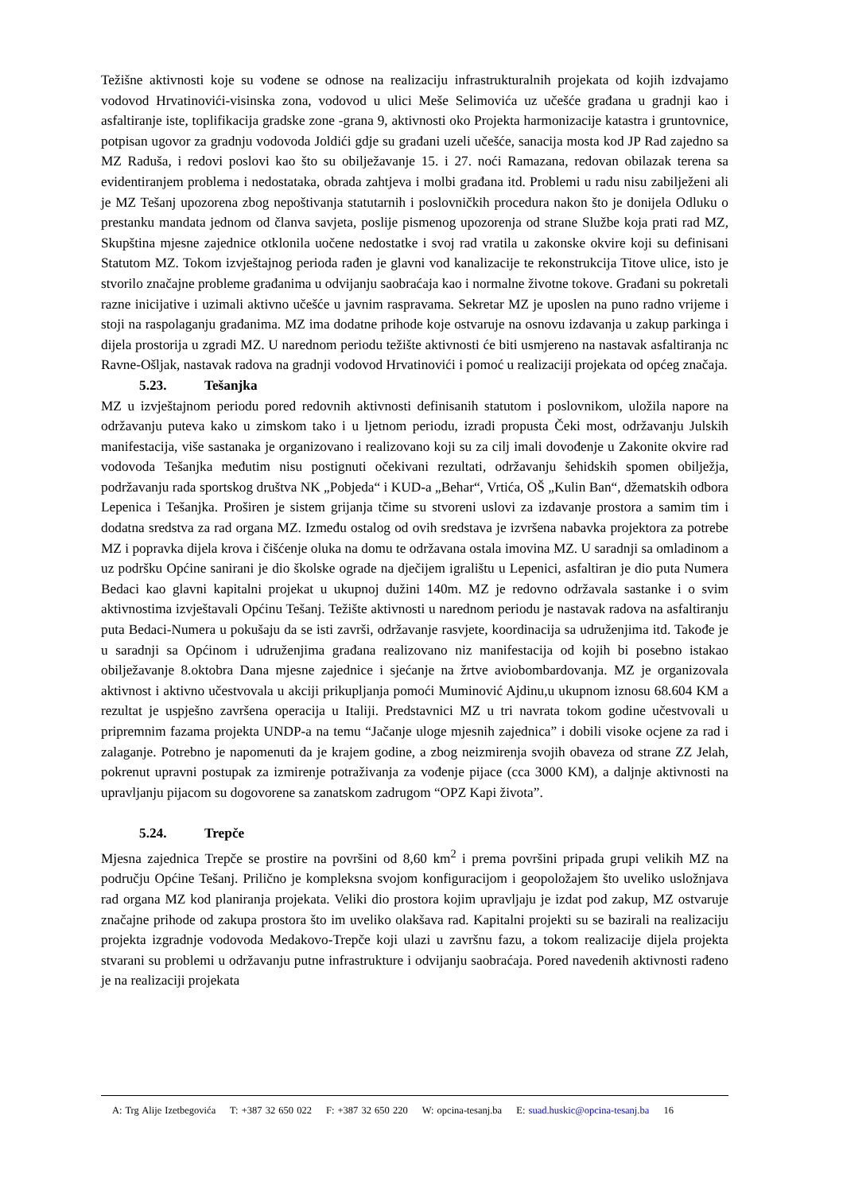Težišne aktivnosti koje su vođene se odnose na realizaciju infrastrukturalnih projekata od kojih izdvajamo vodovod Hrvatinovići-visinska zona, vodovod u ulici Meše Selimovića uz učešće građana u gradnji kao i asfaltiranje iste, toplifikacija gradske zone -grana 9, aktivnosti oko Projekta harmonizacije katastra i gruntovnice, potpisan ugovor za gradnju vodovoda Joldići gdje su građani uzeli učešće, sanacija mosta kod JP Rad zajedno sa MZ Raduša, i redovi poslovi kao što su obilježavanje 15. i 27. noći Ramazana, redovan obilazak terena sa evidentiranjem problema i nedostataka, obrada zahtjeva i molbi građana itd. Problemi u radu nisu zabilježeni ali je MZ Tešanj upozorena zbog nepoštivanja statutarnih i poslovničkih procedura nakon što je donijela Odluku o prestanku mandata jednom od članva savjeta, poslije pismenog upozorenja od strane Službe koja prati rad MZ, Skupština mjesne zajednice otklonila uočene nedostatke i svoj rad vratila u zakonske okvire koji su definisani Statutom MZ. Tokom izvještajnog perioda rađen je glavni vod kanalizacije te rekonstrukcija Titove ulice, isto je stvorilo značajne probleme građanima u odvijanju saobraćaja kao i normalne životne tokove. Građani su pokretali razne inicijative i uzimali aktivno učešće u javnim raspravama. Sekretar MZ je uposlen na puno radno vrijeme i stoji na raspolaganju građanima. MZ ima dodatne prihode koje ostvaruje na osnovu izdavanja u zakup parkinga i dijela prostorija u zgradi MZ. U narednom periodu težište aktivnosti će biti usmjereno na nastavak asfaltiranja nc Ravne-Ošljak, nastavak radova na gradnji vodovod Hrvatinovići i pomoć u realizaciji projekata od općeg značaja.
5.23. Tešanjka
MZ u izvještajnom periodu pored redovnih aktivnosti definisanih statutom i poslovnikom, uložila napore na održavanju puteva kako u zimskom tako i u ljetnom periodu, izradi propusta Čeki most, održavanju Julskih manifestacija, više sastanaka je organizovano i realizovano koji su za cilj imali dovođenje u Zakonite okvire rad vodovoda Tešanjka međutim nisu postignuti očekivani rezultati, održavanju šehidskih spomen obilježja, podržavanju rada sportskog društva NK „Pobjeda“ i KUD-a „Behar“, Vrtića, OŠ „Kulin Ban“, džematskih odbora Lepenica i Tešanjka. Proširen je sistem grijanja tčime su stvoreni uslovi za izdavanje prostora a samim tim i dodatna sredstva za rad organa MZ. Između ostalog od ovih sredstava je izvršena nabavka projektora za potrebe MZ i popravka dijela krova i čišćenje oluka na domu te održavana ostala imovina MZ. U saradnji sa omladinom a uz podršku Općine sanirani je dio školske ograde na dječijem igralištu u Lepenici, asfaltiran je dio puta Numera Bedaci kao glavni kapitalni projekat u ukupnoj dužini 140m. MZ je redovno održavala sastanke i o svim aktivnostima izvještavali Općinu Tešanj. Težište aktivnosti u narednom periodu je nastavak radova na asfaltiranju puta Bedaci-Numera u pokušaju da se isti završi, održavanje rasvjete, koordinacija sa udruženjima itd. Takođe je u saradnji sa Općinom i udruženjima građana realizovano niz manifestacija od kojih bi posebno istakao obilježavanje 8.oktobra Dana mjesne zajednice i sjećanje na žrtve aviobombardovanja. MZ je organizovala aktivnost i aktivno učestvovala u akciji prikupljanja pomoći Muminović Ajdinu,u ukupnom iznosu 68.604 KM a rezultat je uspješno završena operacija u Italiji. Predstavnici MZ u tri navrata tokom godine učestvovali u pripremnim fazama projekta UNDP-a na temu “Jačanje uloge mjesnih zajednica” i dobili visoke ocjene za rad i zalaganje. Potrebno je napomenuti da je krajem godine, a zbog neizmirenja svojih obaveza od strane ZZ Jelah, pokrenut upravni postupak za izmirenje potraživanja za vođenje pijace (cca 3000 KM), a daljnje aktivnosti na upravljanju pijacom su dogovorene sa zanatskom zadrugom “OPZ Kapi života”.
5.24. Trepče
Mjesna zajednica Trepče se prostire na površini od 8,60 km<sup>2</sup> i prema površini pripada grupi velikih MZ na području Općine Tešanj. Prilično je kompleksna svojom konfiguracijom i geopoložajem što uveliko usložnjava rad organa MZ kod planiranja projekata. Veliki dio prostora kojim upravljaju je izdat pod zakup, MZ ostvaruje značajne prihode od zakupa prostora što im uveliko olakšava rad. Kapitalni projekti su se bazirali na realizaciju projekta izgradnje vodovoda Medakovo-Trepče koji ulazi u završnu fazu, a tokom realizacije dijela projekta stvarani su problemi u održavanju putne infrastrukture i odvijanju saobraćaja. Pored navedenih aktivnosti rađeno je na realizaciji projekata
A: Trg Alije Izetbegovića T: +387 32 650 022 F: +387 32 650 220 W: opcina-tesanj.ba E: suad.huskic@opcina-tesanj.ba 16